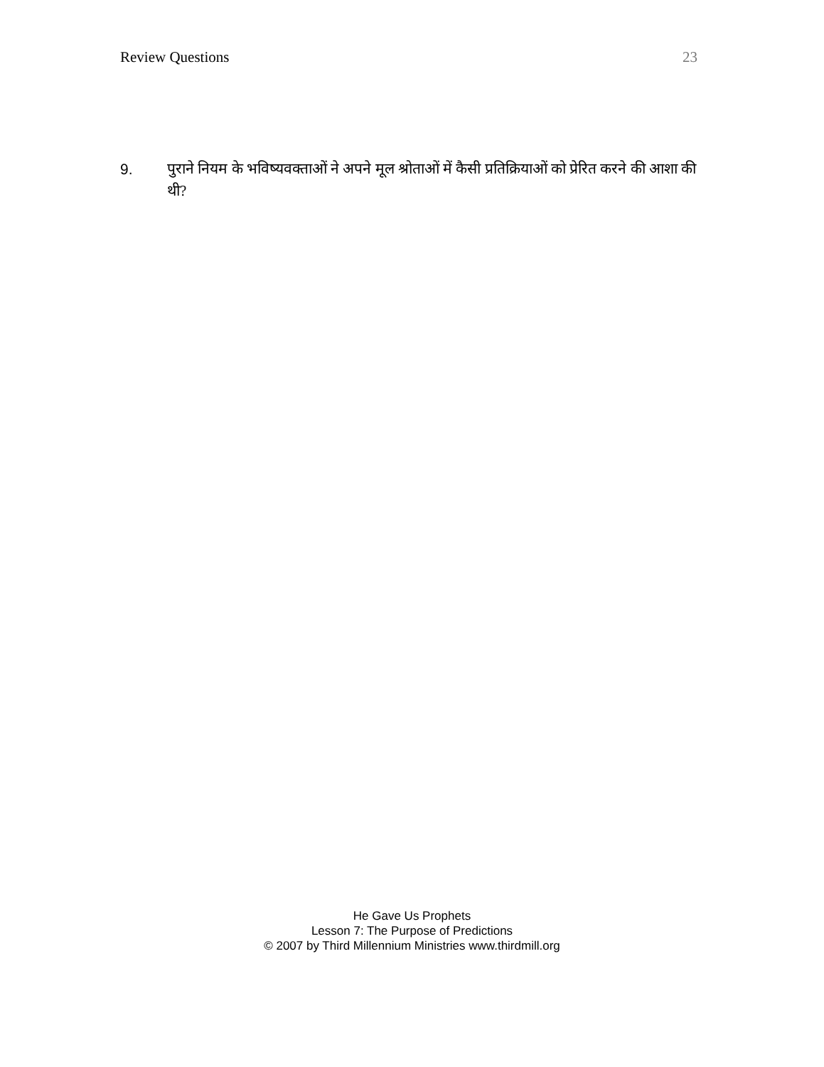Review Questions 23
9. पुराने नियम के भविष्यवक्ताओं ने अपने मूल श्रोताओं में कैसी प्रतिक्रियाओं को प्रेरित करने की आशा की थी?
He Gave Us Prophets
Lesson 7: The Purpose of Predictions
© 2007 by Third Millennium Ministries www.thirdmill.org